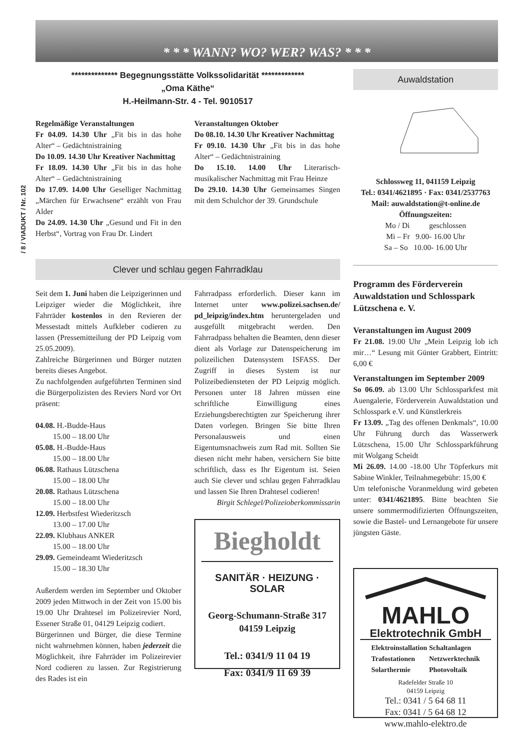/ 8 / VIADUKT / Nr. 102
* * * WANN? WO? WER? WAS? * * *
************** Begegnungsstätte Volkssolidarität *************
„Oma Käthe“
H.-Heilmann-Str. 4 - Tel. 9010517
Regelmäßige Veranstaltungen
Fr 04.09. 14.30 Uhr „Fit bis in das hohe Alter“ – Gedächtnistraining
Do 10.09. 14.30 Uhr Kreativer Nachmittag
Fr 18.09. 14.30 Uhr „Fit bis in das hohe Alter“ – Gedächtnistraining
Do 17.09. 14.00 Uhr Geselliger Nachmittag „Märchen für Erwachsene“ erzählt von Frau Alder
Do 24.09. 14.30 Uhr „Gesund und Fit in den Herbst“, Vortrag von Frau Dr. Lindert
Veranstaltungen Oktober
Do 08.10. 14.30 Uhr Kreativer Nachmittag
Fr 09.10. 14.30 Uhr „Fit bis in das hohe Alter“ – Gedächtnistraining
Do 15.10. 14.00 Uhr Literarisch-musikalischer Nachmittag mit Frau Heinze
Do 29.10. 14.30 Uhr Gemeinsames Singen mit dem Schulchor der 39. Grundschule
Clever und schlau gegen Fahrradklau
Seit dem 1. Juni haben die Leipzigerinnen und Leipziger wieder die Möglichkeit, ihre Fahrräder kostenlos in den Revieren der Messestadt mittels Aufkleber codieren zu lassen (Pressemitteilung der PD Leipzig vom 25.05.2009).
Zahlreiche Bürgerinnen und Bürger nutzten bereits dieses Angebot.
Zu nachfolgenden aufgeführten Terminen sind die Bürgerpolizisten des Reviers Nord vor Ort präsent:
04.08. H.-Budde-Haus
   15.00 – 18.00 Uhr
05.08. H.-Budde-Haus
   15.00 – 18.00 Uhr
06.08. Rathaus Lützschena
   15.00 – 18.00 Uhr
20.08. Rathaus Lützschena
   15.00 – 18.00 Uhr
12.09. Herbstfest Wiederitzsch
   13.00 – 17.00 Uhr
22.09. Klubhaus ANKER
   15.00 – 18.00 Uhr
29.09. Gemeindeamt Wiederitzsch
   15.00 – 18.30 Uhr
Außerdem werden im September und Oktober 2009 jeden Mittwoch in der Zeit von 15.00 bis 19.00 Uhr Drahtesel im Polizeirevier Nord, Essener Straße 01, 04129 Leipzig codiert.
Bürgerinnen und Bürger, die diese Termine nicht wahrnehmen können, haben jederzeit die Möglichkeit, ihre Fahrräder im Polizeirevier Nord codieren zu lassen. Zur Registrierung des Rades ist ein
Fahrradpass erforderlich. Dieser kann im Internet unter www.polizei.sachsen.de/ pd_leipzig/index.htm heruntergeladen und ausgefüllt mitgebracht werden. Den Fahrradpass behalten die Beamten, denn dieser dient als Vorlage zur Datenspeicherung im polizeilichen Datensystem ISFASS. Der Zugriff in dieses System ist nur Polizeibediensteten der PD Leipzig möglich. Personen unter 18 Jahren müssen eine schriftliche Einwilligung eines Erziehungsberechtigten zur Speicherung ihrer Daten vorlegen. Bringen Sie bitte Ihren Personalausweis und einen Eigentumsnachweis zum Rad mit. Sollten Sie diesen nicht mehr haben, versichern Sie bitte schriftlich, dass es Ihr Eigentum ist. Seien auch Sie clever und schlau gegen Fahrradklau und lassen Sie Ihren Drahtesel codieren!
Birgit Schlegel/Polizeioberkommissarin
Biegholdt
SANITÄR · HEIZUNG · SOLAR
Georg-Schumann-Straße 317
04159 Leipzig
Tel.: 0341/9 11 04 19
Fax: 0341/9 11 69 39
Auwaldstation
Schlossweg 11, 041159 Leipzig
Tel.: 0341/4621895 · Fax: 0341/2537763
Mail: auwaldstation@t-online.de
Öffnungszeiten:
Mo / Di    geschlossen
Mi – Fr 9.00- 16.00 Uhr
Sa – So 10.00- 16.00 Uhr
Programm des Förderverein Auwaldstation und Schlosspark Lützschena e. V.
Veranstaltungen im August 2009
Fr 21.08. 19.00 Uhr „Mein Leipzig lob ich mir…“ Lesung mit Günter Grabbert, Eintritt: 6,00 €
Veranstaltungen im September 2009
So 06.09. ab 13.00 Uhr Schlossparkfest mit Auengalerie, Förderverein Auwaldstation und Schlosspark e.V. und Künstlerkreis
Fr 13.09. „Tag des offenen Denkmals“, 10.00 Uhr Führung durch das Wasserwerk Lützschena, 15.00 Uhr Schlossparkführung mit Wolgang Scheidt
Mi 26.09. 14.00 -18.00 Uhr Töpferkurs mit Sabine Winkler, Teilnahmegebühr: 15,00 €
Um telefonische Voranmeldung wird gebeten unter: 0341/4621895. Bitte beachten Sie unsere sommermodifizierten Öffnungszeiten, sowie die Bastel- und Lernangebote für unsere jüngsten Gäste.
MAHLO
Elektrotechnik GmbH
| Elektroinstallation | Schaltanlagen |
| Trafostationen | Netzwerktechnik |
| Solarthermie | Photovoltaik |
Radefelder Straße 10
04159 Leipzig
Tel.: 0341 / 5 64 68 11
Fax: 0341 / 5 64 68 12
www.mahlo-elektro.de